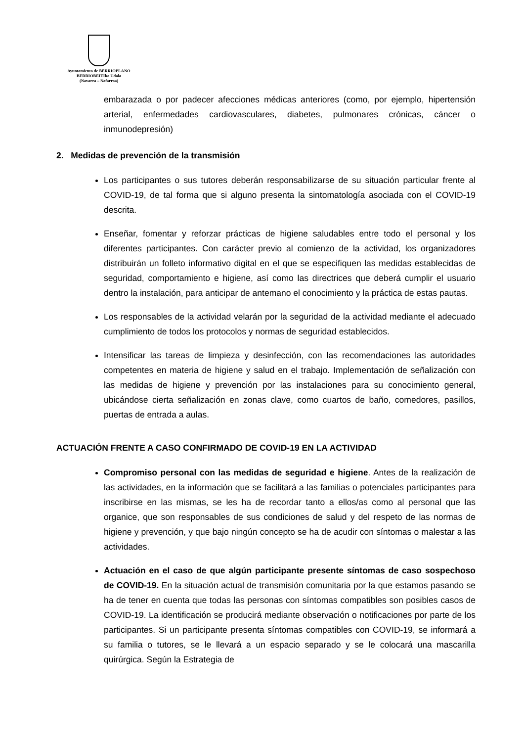Ayuntamiento de BERRIOPLANO
BERRIOBEITIko Udala
(Navarra – Nafarroa)
embarazada o por padecer afecciones médicas anteriores (como, por ejemplo, hipertensión arterial, enfermedades cardiovasculares, diabetes, pulmonares crónicas, cáncer o inmunodepresión)
2. Medidas de prevención de la transmisión
Los participantes o sus tutores deberán responsabilizarse de su situación particular frente al COVID-19, de tal forma que si alguno presenta la sintomatología asociada con el COVID-19 descrita.
Enseñar, fomentar y reforzar prácticas de higiene saludables entre todo el personal y los diferentes participantes. Con carácter previo al comienzo de la actividad, los organizadores distribuirán un folleto informativo digital en el que se especifiquen las medidas establecidas de seguridad, comportamiento e higiene, así como las directrices que deberá cumplir el usuario dentro la instalación, para anticipar de antemano el conocimiento y la práctica de estas pautas.
Los responsables de la actividad velarán por la seguridad de la actividad mediante el adecuado cumplimiento de todos los protocolos y normas de seguridad establecidos.
Intensificar las tareas de limpieza y desinfección, con las recomendaciones las autoridades competentes en materia de higiene y salud en el trabajo. Implementación de señalización con las medidas de higiene y prevención por las instalaciones para su conocimiento general, ubicándose cierta señalización en zonas clave, como cuartos de baño, comedores, pasillos, puertas de entrada a aulas.
ACTUACIÓN FRENTE A CASO CONFIRMADO DE COVID-19 EN LA ACTIVIDAD
Compromiso personal con las medidas de seguridad e higiene. Antes de la realización de las actividades, en la información que se facilitará a las familias o potenciales participantes para inscribirse en las mismas, se les ha de recordar tanto a ellos/as como al personal que las organice, que son responsables de sus condiciones de salud y del respeto de las normas de higiene y prevención, y que bajo ningún concepto se ha de acudir con síntomas o malestar a las actividades.
Actuación en el caso de que algún participante presente síntomas de caso sospechoso de COVID-19. En la situación actual de transmisión comunitaria por la que estamos pasando se ha de tener en cuenta que todas las personas con síntomas compatibles son posibles casos de COVID-19. La identificación se producirá mediante observación o notificaciones por parte de los participantes. Si un participante presenta síntomas compatibles con COVID-19, se informará a su familia o tutores, se le llevará a un espacio separado y se le colocará una mascarilla quirúrgica. Según la Estrategia de